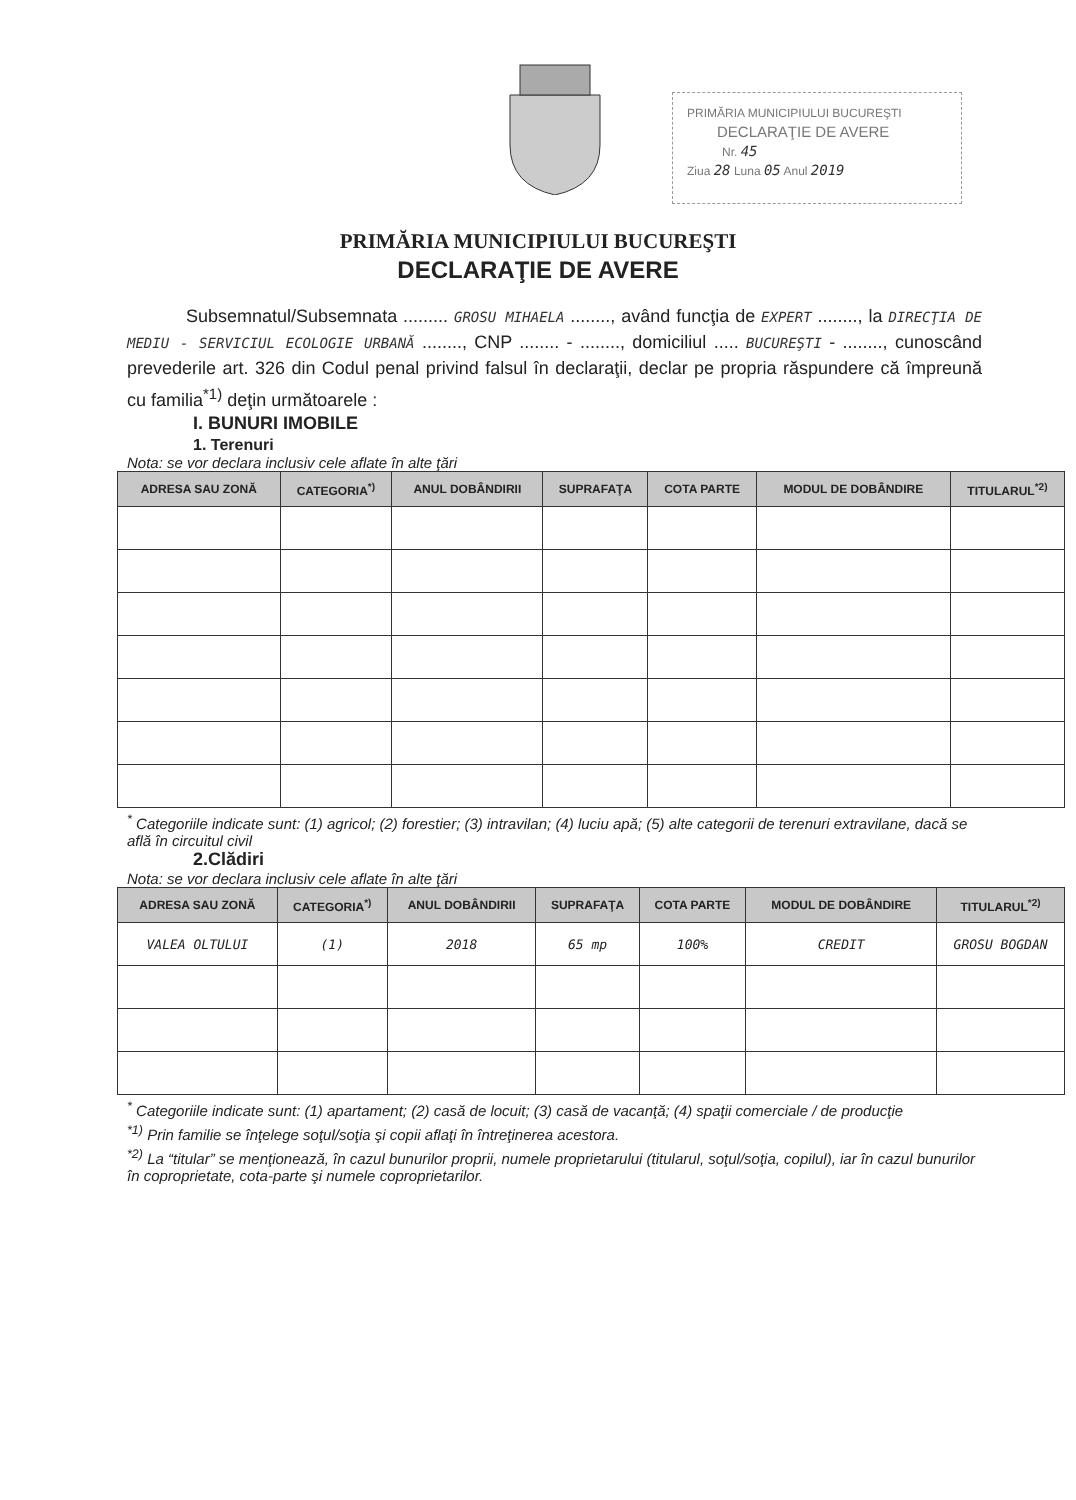PRIMĂRIA MUNICIPIULUI BUCUREŞTI
DECLARAŢIE DE AVERE
Nr. 45
Ziua 28 Luna 05 Anul 2019
PRIMĂRIA MUNICIPIULUI BUCUREŞTI
DECLARAŢIE DE AVERE
Subsemnatul/Subsemnata ......... GROSU MIHAELA ........, având funcţia de EXPERT ........, la DIRECŢIA DE MEDIU - SERVICIUL ECOLOGIE URBANĂ ........, CNP ........ - ........, domiciliul ..... BUCUREŞTI - ........, cunoscând prevederile art. 326 din Codul penal privind falsul în declaraţii, declar pe propria răspundere că împreună cu familia<sup>*1)</sup> deţin următoarele :
I. BUNURI IMOBILE
1. Terenuri
Nota: se vor declara inclusiv cele aflate în alte ţări
| ADRESA SAU ZONĂ | CATEGORIA<sup>*)</sup> | ANUL DOBÂNDIRII | SUPRAFAŢA | COTA PARTE | MODUL DE DOBÂNDIRE | TITULARUL<sup>*2)</sup> |
| --- | --- | --- | --- | --- | --- | --- |
<sup>*</sup> Categoriile indicate sunt: (1) agricol; (2) forestier; (3) intravilan; (4) luciu apă; (5) alte categorii de terenuri extravilane, dacă se află în circuitul civil
2.Clădiri
Nota: se vor declara inclusiv cele aflate în alte ţări
| ADRESA SAU ZONĂ | CATEGORIA<sup>*)</sup> | ANUL DOBÂNDIRII | SUPRAFAŢA | COTA PARTE | MODUL DE DOBÂNDIRE | TITULARUL<sup>*2)</sup> |
| --- | --- | --- | --- | --- | --- | --- |
| VALEA OLTULUI | (1) | 2018 | 65 mp | 100% | CREDIT | GROSU BOGDAN |
<sup>*</sup> Categoriile indicate sunt: (1) apartament; (2) casă de locuit; (3) casă de vacanţă; (4) spaţii comerciale / de producţie
<sup>*1)</sup> Prin familie se înţelege soţul/soţia şi copii aflaţi în întreţinerea acestora.
<sup>*2)</sup> La “titular” se menţionează, în cazul bunurilor proprii, numele proprietarului (titularul, soţul/soţia, copilul), iar în cazul bunurilor în coproprietate, cota-parte şi numele coproprietarilor.